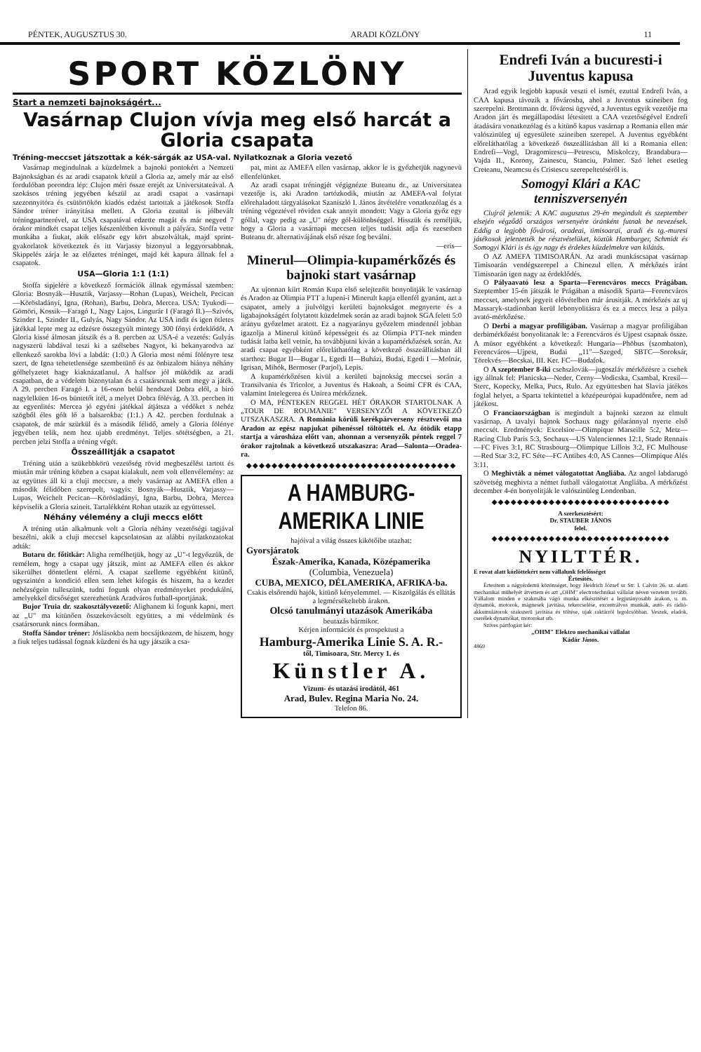PÉNTEK, AUGUSZTUS 30. ARADI KÖZLÖNY 11
SPORT KÖZLÖNY
Start a nemzeti bajnokságért...
Vasárnap Clujon vívja meg első harcát a Gloria csapata
Tréning-meccset játszottak a kék-sárgák az USA-val. Nyilatkoznak a Gloria vezető
Vasárnap megindulnak a küzdelmek a bajnoki pontokért a Nemzeti Bajnokságban és az aradi csapatok közül a Gloria az, amely már az első fordulóban porondra lép: Clujon méri össze erejét az Universitateával. A szokásos tréning jegyében készül az aradi csapat a vasárnapi szezonnyitóra és csütörtökön kiadós edzést tartottak a játékosok Stoffa Sándor tréner irányitása mellett. A Gloria ezuttal is jólbevált tréningpartnerével, az USA csapatával edzette magát és már negyed 7 órakor mindkét csapat teljes készenlétben kivonult a pályára. Stoffa vette munkába a fiukat, akik először egy kört abszolváltak, majd sprint-gyakorlatok következtek és itt Varjassy bizonyul a leggyorsabbnak. Skippelés zárja le az előzetes tréninget, majd két kapura állnak fel a csapatok.
USA—Gloria 1:1 (1:1)
Stoffa sipjelére a következő formációk állnak egymással szemben: Gloria: Bosnyák—Husztik, Varjassy—Rohan (Lupas), Weichelt, Pecican—Körösladányi, Igna, (Rohan), Barbu, Dobra, Mercea. USA: Tyukodi—Gömöri, Kossik—Faragó I., Nagy Lajos, Lingurár I (Faragó II.)—Szivós, Szinder I., Szinder II., Gulyás, Nagy Sándor. Az USA indit és igen ötletes játékkal lepte meg az edzésre összegyült mintegy 300 főnyi érdeklődőt. A Gloria kissé álmosan játszik és a 8. percben az USA-é a vezetés: Gulyás nagyszerü labdával teszi ki a szélsebes Nagyot, ki bekanyarodva az ellenkező sarokba lövi a labdát: (1:0.) A Gloria most némi fölényre tesz szert, de Igna tehetetlensége szembetünő és az önbizalom hiánya néhány gólhelyzetet hagy kiaknázatlanul. A halfsor jól müködik az aradi csapatban, de a védelem bizonytalan és a csatársornak sem megy a játék. A 29. percben Faragó I. a 16-oson belül hendszel Dobra elől, a biró nagylelküen 16-os büntetőt itél, a melyet Dobra fölévág. A 33. percben itt az egyenlités: Mercea jó egyéni játékkal átjátsza a védőket s nehéz szögből éles gólt lő a balsarokba: (1:1.) A 42. percben fordulnak a csapatok, de már szürkül és a második félidő, amely a Gloria fölénye jegyében telik, nem hoz ujabb eredményt. Teljes sötétségben, a 21. percben jelzi Stoffa a tréning végét.
Összeállitják a csapatot
Tréning után a szükebbkörü vezetőség rövid megbeszélést tartott és miután már tréning közben a csapat kialakult, nem volt ellenvélemény: az az együttes áll ki a cluji meccsre, a mely vasárnap az AMEFA ellen a második félidőben szerepelt, vagyis: Bosnyák—Husztik, Varjassy—Lupas, Weichelt Pecican—Körösladányi, Igna, Barbu, Dobra, Mercea képviselik a Gloria szineit. Tartalékként Rohan utazik az együttessel.
Néhány vélemény a cluji meccs előtt
A tréning után alkalmunk volt a Gloria néhány vezetőségi tagjával beszélni, akik a cluji meccsel kapcsolatosan az alábbi nyilatkozatokat adták:
Butaru dr. főtitkár: Aligha remélhetjük, hogy az „U"-t legyőzzük, de remélem, hogy a csapat ugy játszik, mint az AMEFA ellen és akkor sikerülhet döntetlent elérni. A csapat szelleme egyébként kitünő, ugyszintén a kondició ellen sem lehet kifogás és hiszem, ha a kezdet nehézségein tulleszünk, tudni fogunk olyan eredményeket produkálni, amelyekkel dicsőséget szerezhetünk Aradváros futball-sportjának.
Bujor Truia dr. szakosztályvezető: Alighanem ki fogunk kapni, mert az „U" ma kitünően összekovácsolt együttes, a mi védelmünk és csatársorunk nincs formában.
Stoffa Sándor tréner: Jóslásokba nem bocsájtkozom, de hiszem, hogy a fiuk teljes tudással fognak küzdeni és ha ugy játszik a csa-
pat, mint az AMEFA ellen vasárnap, akkor le is győzhetjük nagynevü ellenfelünket.
Az aradi csapat tréningjét végignézte Buteanu dr., az Universitatea vezetője is, aki Aradon tartózkodik, miután az AMEFA-val folytat előrehaladott tárgyalásokat Szaniszló I. János átvételére vonatkozólag és a tréning végeztével röviden csak annyit mondott: Vagy a Gloria győz egy góllal, vagy pedig az „U" négy gól-különbséggel. Hisszük és reméljük, hogy a Gloria a vasárnapi meccsen teljes tudását adja és ezesetben Buteanu dr. alternativájának első része fog beválni.
—eris—
Minerul—Olimpia-kupamérkőzés és bajnoki start vasárnap
Az ujonnan kiirt Román Kupa első selejtezőit bonyolitják le vasárnap és Aradon az Olimpia PTT a lupeni-i Minerult kapja ellenfél gyanánt, azt a csapatot, amely a jiulvölgyi kerületi bajnokságot megnyerte és a ligabajnokságért folytatott küzdelmek során az aradi bajnok SGA felett 5:0 arányu győzelmet aratott. Ez a nagyarányu győzelem mindennél jobban igazolja a Minerul kitünő képességeit és az Olimpia PTT-nek minden tudását latba kell vetnie, ha továbbjutni kiván a kupamérkőzések során. Az aradi csapat egyébként előreláthatólag a következő összeállitásban áll starthoz: Bugar II—Bugar I., Egedi II—Buházi, Budai, Egedi I —Molnár, Igrisan, Mihók, Bermoser (Parjol), Lepis.
A kupamérkőzésen kivül a kerületi bajnokság meccsei során a Transilvania és Tricolor, a Juventus és Hakoah, a Soimi CFR és CAA, valamint Intelegerea és Unirea mérkőznek.
O MA, PÉNTEKEN REGGEL HÉT ÓRAKOR STARTOLNAK A „TOUR DE ROUMANIE" VERSENYZŐI A KÖVETKEZŐ UTSZAKASZRA. A Románia körüli kerékpárverseny résztvevői ma Aradon az egész napjukat pihenéssel töltötték el. Az ötödik etapp startja a városháza előtt van, ahonnan a versenyzők péntek reggel 7 órakor rajtolnak a következő utszakaszra: Arad—Salonta—Oradea-ra.
◆◆◆◆◆◆◆◆◆◆◆◆◆◆◆◆◆◆◆◆◆◆◆◆◆◆◆◆◆◆◆◆◆
A HAMBURG-AMERIKA LINIE
hajóival a világ összes kikötőibe utazhat:
Gyorsjáratok
Észak-Amerika, Kanada, Középamerika
(Columbia, Venezuela)
CUBA, MEXICO, DÉLAMERIKA, AFRIKA-ba.
Csakis elsőrendü hajók, kitünő kényelemmel. — Kiszolgálás és ellátás a legmérsékeltebb árakon.
Olcsó tanulmányi utazások Amerikába
beutazás bármikor.
Kérjen információt és prospektust a
Hamburg-Amerika Linie S. A. R.-
től, Timisoara, Str. Mercy 1. és
Künstler A.
Vizum- és utazási irodától, 461
Arad, Bulev. Regina Maria No. 24.
Telefon 86.
Endrefi Iván a bucuresti-i Juventus kapusa
Arad egyik legjobb kapusát veszti el ismét, ezuttal Endrefi Iván, a CAA kapusa távozik a fővárosba, ahol a Juventus szineiben fog szerepelni. Brottmann dr. fővárosi ügyvéd, a Juventus egyik vezetője ma Aradon járt és megállapodást létesitett a CAA vezetőségével Endrefi átadására vonatkozólag és a kitünő kapus vasárnap a Romania ellen már valószinüleg uj egyesülete szineiben szerepel. A Juventus egyébként előreláthatólag a következő összeállitásban áll ki a Romania ellen: Endrefi—Vogl, Dragomirescu—Petrescu, Miskolczy, Brandabura—Vajda II., Korony, Zainescu, Stanciu, Palmer. Szó lehet esetleg Creteanu, Neamcsu és Cristescu szerepeltetéséről is.
Somogyi Klári a KAC tenniszversenyén
Clujról jelentik: A KAC augusztus 29-én megindult és szeptember elsején végződő országos versenyére óránként futnak be nevezések. Eddig a legjobb fővárosi, oradeai, timisoarai, aradi és tg.-muresi játékosok jelentették be résztvételüket, köztük Hamburger, Schmidt és Somogyi Klári is és igy nagy és érdekes küzdelmekre van kilátás.
O AZ AMEFA TIMISOARÁN. Az aradi munkáscsapat vasárnap Timisoarán vendégszerepel a Chinezul ellen. A mérkőzés iránt Timisoarán igen nagy az érdeklődés.
O Pályaavató lesz a Sparta—Ferencváros meccs Prágában. Szeptember 15-én játszák le Prágában a második Sparta—Ferencváros meccset, amelynek jegyeit elővételben már árusitják. A mérkőzés az uj Massaryk-stadionban kerül lebonyolitásra és ez a meccs lesz a pálya avató-mérkőzése.
O Derbi a magyar profiligában. Vasárnap a magyar profiligában derbimérkőzést bonyolitanak le: a Ferencváros és Ujpest csapnak össze. A müsor egyébként a következő: Hungaria—Phöbus (szombaton), Ferencváros—Ujpest, Budai „11"—Szeged, SBTC—Soroksár, Törekvés—Bocskai, III. Ker. FC—Budafok.
O A szeptember 8-iki csehszlovák—jugoszláv mérkőzésre a csehek igy állnak fel: Planicska—Neder, Cerny—Vodicska, Csambal, Kresil—Sterc, Kopecky, Melka, Pucs, Rulo. Az együttesben hat Slavia játékos foglal helyet, a Sparta tekintettel a középeurópai kupadöntőre, nem ad játékost.
O Franciaországban is megindult a bajnoki szezon az elmult vasárnap. A tavalyi bajnok Sochaux nagy gólaránnyal nyerte első meccsét. Eredmények: Excelsior—Olimpique Marseille 5:2, Metz—Racing Club Paris 5:3, Sochaux—US Valenciennes 12:1, Stade Rennais—FC Fives 3:1, RC Strasbourg—Olimpique Lillois 3:2, FC Mulhouse—Red Star 3:2, FC Séte—FC Antibes 4:0, AS Cannes—Olimpique Alés 3:11.
O Meghivták a német válogatottat Angliába. Az angol labdarugó szövetség meghivta a német futball válogatottat Angliába. A mérkőzést december 4-én bonyolitják le valószinüleg Londonban.
◆◆◆◆◆◆◆◆◆◆◆◆◆◆◆◆◆◆◆◆◆◆◆◆◆◆◆◆
A szerkesztésért:
Dr. STAUBER JÁNOS
felel.
◆◆◆◆◆◆◆◆◆◆◆◆◆◆◆◆◆◆◆◆◆◆◆◆◆◆◆◆
NYILTTÉR.
E rovat alatt közlöttekért nem vállalunk felelősséget
Értesités.
Értesitem a nágyérdemü közönséget, hogy Heidrich József ur Str. I. Calvin 26. sz. alatti mechanikai mühelyét átvettem és azt „OHM" electrotechnikai vállalat néven vezetem tovább. Vállalom minden e szakmába vágó munka elkészitését a legjutányosabb árakon, u. m. dynamók, motorok, mágnesek javitása, tekercselése, excentrálvos munkák, autó- és rádió-akkumulátorok szakszerü javitása és töltése, ujak raktárról legolcsóbban. Veszek, eladok, cserélek dynamókat, motorokat stb.
Szives pártfogást kér:
„OHM" Elektro mechanikai vállalat
Kádár János.
4869